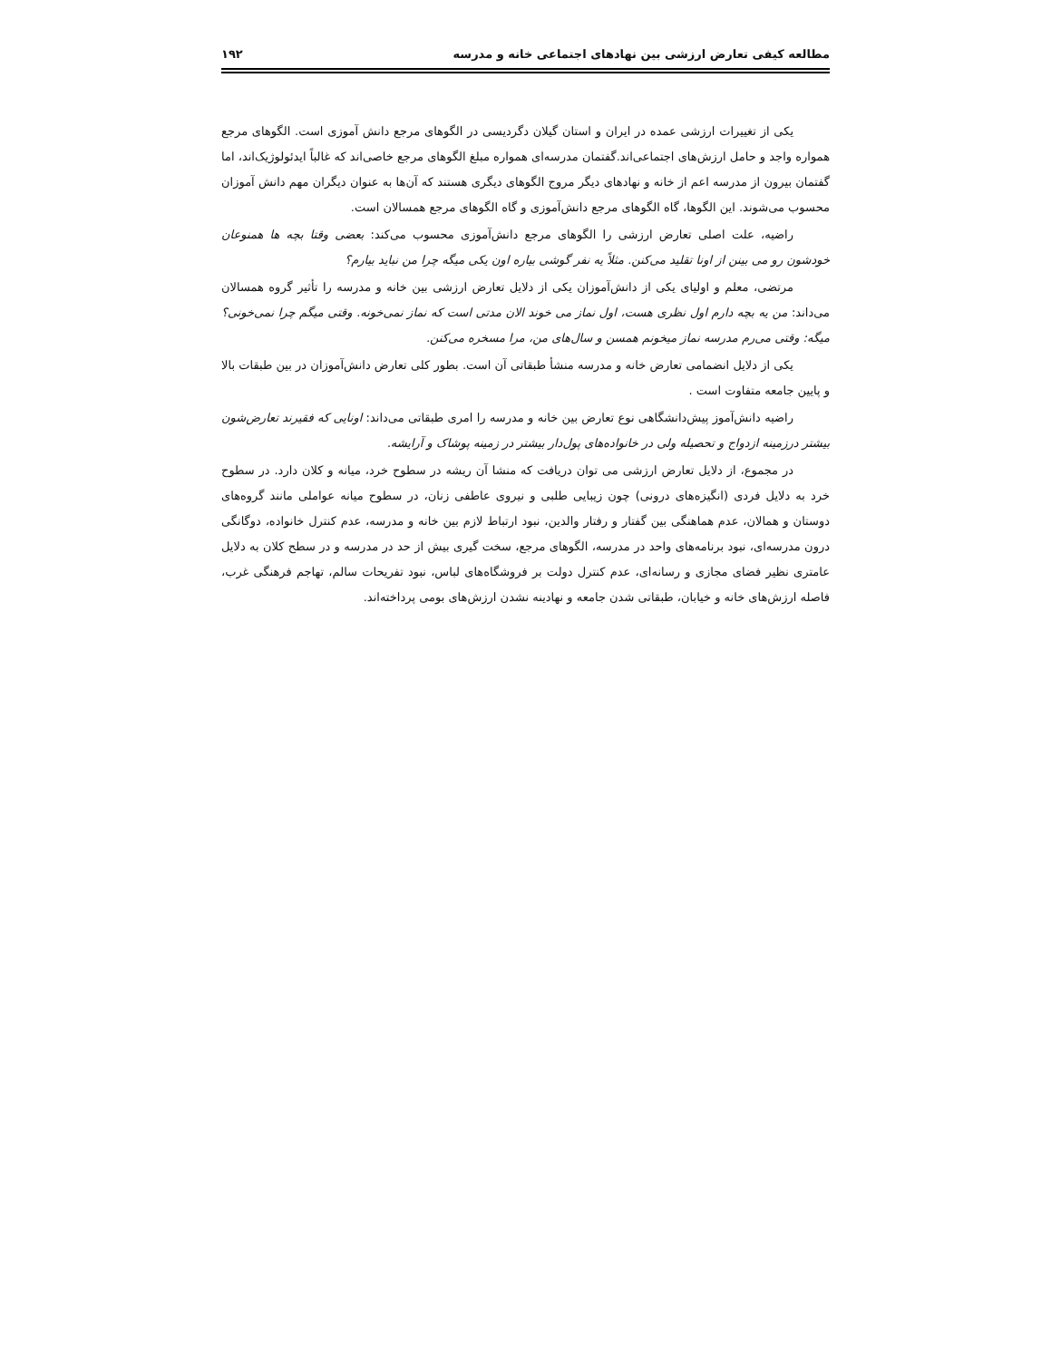مطالعه کیفی تعارض ارزشی بین نهادهای اجتماعی خانه و مدرسه ۱۹۲
یکی از تغییرات ارزشی عمده در ایران و استان گیلان دگردیسی در الگوهای مرجع دانش آموزی است. الگوهای مرجع همواره واجد و حامل ارزش‌های اجتماعی‌اند.گفتمان مدرسه‌ای همواره مبلغ الگوهای مرجع خاصی‌اند که غالباً ایدئولوژیک‌اند، اما گفتمان بیرون از مدرسه اعم از خانه و نهادهای دیگر مروج الگوهای دیگری هستند که آن‌ها به عنوان دیگران مهم دانش آموزان محسوب می‌شوند. این الگوها، گاه الگوهای مرجع دانش‌آموزی و گاه الگوهای مرجع همسالان است.
راضیه، علت اصلی تعارض ارزشی را الگوهای مرجع دانش‌آموزی محسوب می‌کند: بعضی وقتا بچه ها همنوعان خودشون رو می بینن از اونا تقلید می‌کنن. مثلاً یه نفر گوشی بیاره اون یکی میگه چرا من نباید بیارم؟
مرتضی، معلم و اولیای یکی از دانش‌آموزان یکی از دلایل تعارض ارزشی بین خانه و مدرسه را تأثیر گروه همسالان می‌داند: من یه بچه دارم اول نظری هست، اول نماز می خوند الان مدتی است که نماز نمی‌خونه. وقتی میگم چرا نمی‌خونی؟ میگه: وقتی می‌رم مدرسه نماز میخونم همسن و سال‌های من، مرا مسخره می‌کنن.
یکی از دلایل انضمامی تعارض خانه و مدرسه منشأ طبقاتی آن است. بطور کلی تعارض دانش‌آموزان در بین طبقات بالا و پایین جامعه متفاوت است .
راضیه دانش‌آموز پیش‌دانشگاهی نوع تعارض بین خانه و مدرسه را امری طبقاتی می‌داند: اونایی که فقیرند تعارض‌شون بیشتر درزمینه ازدواج و تحصیله ولی در خانواده‌های پول‌دار بیشتر در زمینه پوشاک و آرایشه.
در مجموع، از دلایل تعارض ارزشی می توان دریافت که منشا آن ریشه در سطوح خرد، میانه و کلان دارد. در سطوح خرد به دلایل فردی (انگیزه‌های درونی) چون زیبایی طلبی و نیروی عاطفی زنان، در سطوح میانه عواملی مانند گروه‌های دوستان و همالان، عدم هماهنگی بین گفتار و رفتار والدین، نبود ارتباط لازم بین خانه و مدرسه، عدم کنترل خانواده، دوگانگی درون مدرسه‌ای، نبود برنامه‌های واحد در مدرسه، الگوهای مرجع، سخت گیری بیش از حد در مدرسه و در سطح کلان به دلایل عامتری نظیر فضای مجازی و رسانه‌ای، عدم کنترل دولت بر فروشگاه‌های لباس، نبود تفریحات سالم، تهاجم فرهنگی غرب، فاصله ارزش‌های خانه و خیابان، طبقاتی شدن جامعه و نهادینه نشدن ارزش‌های بومی پرداخته‌اند.